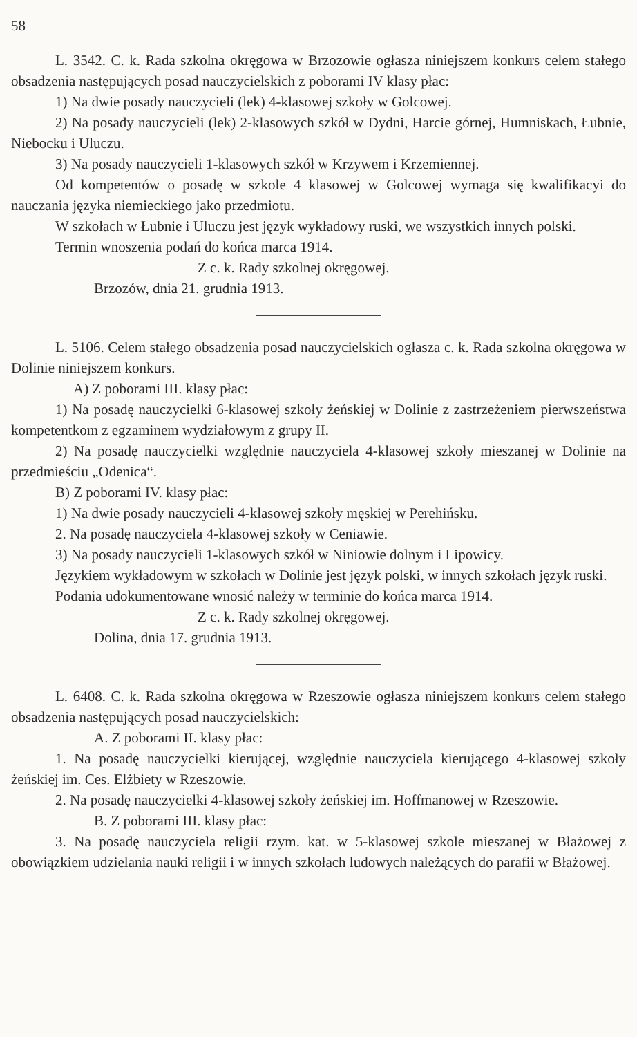58
L. 3542. C. k. Rada szkolna okręgowa w Brzozowie ogłasza niniejszem konkurs celem stałego obsadzenia następujących posad nauczycielskich z poborami IV klasy płac:
1) Na dwie posady nauczycieli (lek) 4-klasowej szkoły w Golcowej.
2) Na posady nauczycieli (lek) 2-klasowych szkół w Dydni, Harcie górnej, Humniskach, Łubnie, Niebocku i Uluczu.
3) Na posady nauczycieli 1-klasowych szkół w Krzywem i Krzemiennej.
Od kompetentów o posadę w szkole 4 klasowej w Golcowej wymaga się kwalifikacyi do nauczania języka niemieckiego jako przedmiotu.
W szkołach w Łubnie i Uluczu jest język wykładowy ruski, we wszystkich innych polski.
Termin wnoszenia podań do końca marca 1914.
Z c. k. Rady szkolnej okręgowej.
Brzozów, dnia 21. grudnia 1913.
L. 5106. Celem stałego obsadzenia posad nauczycielskich ogłasza c. k. Rada szkolna okręgowa w Dolinie niniejszem konkurs.
A) Z poborami III. klasy płac:
1) Na posadę nauczycielki 6-klasowej szkoły żeńskiej w Dolinie z zastrzeżeniem pierwszeństwa kompetentkom z egzaminem wydziałowym z grupy II.
2) Na posadę nauczycielki względnie nauczyciela 4-klasowej szkoły mieszanej w Dolinie na przedmieściu „Odenica“.
B) Z poborami IV. klasy płac:
1) Na dwie posady nauczycieli 4-klasowej szkoły męskiej w Perehińsku.
2. Na posadę nauczyciela 4-klasowej szkoły w Ceniawie.
3) Na posady nauczycieli 1-klasowych szkół w Niniowie dolnym i Lipowicy.
Językiem wykładowym w szkołach w Dolinie jest język polski, w innych szkołach język ruski.
Podania udokumentowane wnosić należy w terminie do końca marca 1914.
Z c. k. Rady szkolnej okręgowej.
Dolina, dnia 17. grudnia 1913.
L. 6408. C. k. Rada szkolna okręgowa w Rzeszowie ogłasza niniejszem konkurs celem stałego obsadzenia następujących posad nauczycielskich:
A. Z poborami II. klasy płac:
1. Na posadę nauczycielki kierującej, względnie nauczyciela kierującego 4-klasowej szkoły żeńskiej im. Ces. Elżbiety w Rzeszowie.
2. Na posadę nauczycielki 4-klasowej szkoły żeńskiej im. Hoffmanowej w Rzeszowie.
B. Z poborami III. klasy płac:
3. Na posadę nauczyciela religii rzym. kat. w 5-klasowej szkole mieszanej w Błażowej z obowiązkiem udzielania nauki religii i w innych szkołach ludowych należących do parafii w Błażowej.